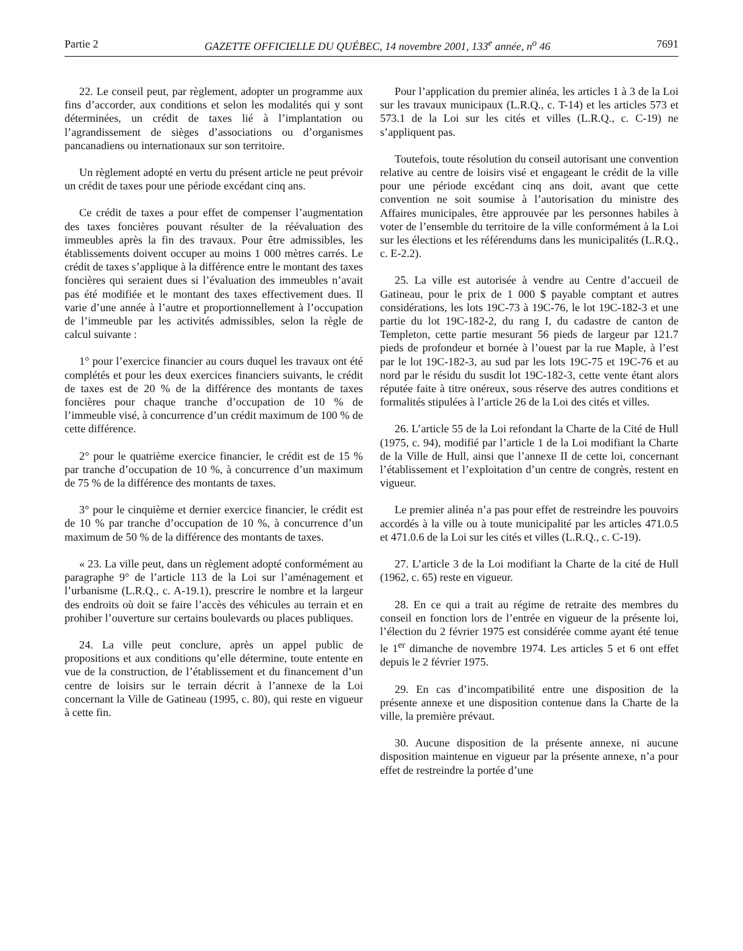Partie 2 GAZETTE OFFICIELLE DU QUÉBEC, 14 novembre 2001, 133<sup>e</sup> année, n<sup>o</sup> 46 7691
22. Le conseil peut, par règlement, adopter un programme aux fins d’accorder, aux conditions et selon les modalités qui y sont déterminées, un crédit de taxes lié à l’implantation ou l’agrandissement de sièges d’associations ou d’organismes pancanadiens ou internationaux sur son territoire.
Un règlement adopté en vertu du présent article ne peut prévoir un crédit de taxes pour une période excédant cinq ans.
Ce crédit de taxes a pour effet de compenser l’augmentation des taxes foncières pouvant résulter de la réévaluation des immeubles après la fin des travaux. Pour être admissibles, les établissements doivent occuper au moins 1 000 mètres carrés. Le crédit de taxes s’applique à la différence entre le montant des taxes foncières qui seraient dues si l’évaluation des immeubles n’avait pas été modifiée et le montant des taxes effectivement dues. Il varie d’une année à l’autre et proportionnellement à l’occupation de l’immeuble par les activités admissibles, selon la règle de calcul suivante :
1° pour l’exercice financier au cours duquel les travaux ont été complétés et pour les deux exercices financiers suivants, le crédit de taxes est de 20 % de la différence des montants de taxes foncières pour chaque tranche d’occupation de 10 % de l’immeuble visé, à concurrence d’un crédit maximum de 100 % de cette différence.
2° pour le quatrième exercice financier, le crédit est de 15 % par tranche d’occupation de 10 %, à concurrence d’un maximum de 75 % de la différence des montants de taxes.
3° pour le cinquième et dernier exercice financier, le crédit est de 10 % par tranche d’occupation de 10 %, à concurrence d’un maximum de 50 % de la différence des montants de taxes.
« 23. La ville peut, dans un règlement adopté conformément au paragraphe 9° de l’article 113 de la Loi sur l’aménagement et l’urbanisme (L.R.Q., c. A-19.1), prescrire le nombre et la largeur des endroits où doit se faire l’accès des véhicules au terrain et en prohiber l’ouverture sur certains boulevards ou places publiques.
24. La ville peut conclure, après un appel public de propositions et aux conditions qu’elle détermine, toute entente en vue de la construction, de l’établissement et du financement d’un centre de loisirs sur le terrain décrit à l’annexe de la Loi concernant la Ville de Gatineau (1995, c. 80), qui reste en vigueur à cette fin.
Pour l’application du premier alinéa, les articles 1 à 3 de la Loi sur les travaux municipaux (L.R.Q., c. T-14) et les articles 573 et 573.1 de la Loi sur les cités et villes (L.R.Q., c. C-19) ne s’appliquent pas.
Toutefois, toute résolution du conseil autorisant une convention relative au centre de loisirs visé et engageant le crédit de la ville pour une période excédant cinq ans doit, avant que cette convention ne soit soumise à l’autorisation du ministre des Affaires municipales, être approuvée par les personnes habiles à voter de l’ensemble du territoire de la ville conformément à la Loi sur les élections et les référendums dans les municipalités (L.R.Q., c. E-2.2).
25. La ville est autorisée à vendre au Centre d’accueil de Gatineau, pour le prix de 1 000 $ payable comptant et autres considérations, les lots 19C-73 à 19C-76, le lot 19C-182-3 et une partie du lot 19C-182-2, du rang I, du cadastre de canton de Templeton, cette partie mesurant 56 pieds de largeur par 121.7 pieds de profondeur et bornée à l’ouest par la rue Maple, à l’est par le lot 19C-182-3, au sud par les lots 19C-75 et 19C-76 et au nord par le résidu du susdit lot 19C-182-3, cette vente étant alors réputée faite à titre onéreux, sous réserve des autres conditions et formalités stipulées à l’article 26 de la Loi des cités et villes.
26. L’article 55 de la Loi refondant la Charte de la Cité de Hull (1975, c. 94), modifié par l’article 1 de la Loi modifiant la Charte de la Ville de Hull, ainsi que l’annexe II de cette loi, concernant l’établissement et l’exploitation d’un centre de congrès, restent en vigueur.
Le premier alinéa n’a pas pour effet de restreindre les pouvoirs accordés à la ville ou à toute municipalité par les articles 471.0.5 et 471.0.6 de la Loi sur les cités et villes (L.R.Q., c. C-19).
27. L’article 3 de la Loi modifiant la Charte de la cité de Hull (1962, c. 65) reste en vigueur.
28. En ce qui a trait au régime de retraite des membres du conseil en fonction lors de l’entrée en vigueur de la présente loi, l’élection du 2 février 1975 est considérée comme ayant été tenue le 1<sup>er</sup> dimanche de novembre 1974. Les articles 5 et 6 ont effet depuis le 2 février 1975.
29. En cas d’incompatibilité entre une disposition de la présente annexe et une disposition contenue dans la Charte de la ville, la première prévaut.
30. Aucune disposition de la présente annexe, ni aucune disposition maintenue en vigueur par la présente annexe, n’a pour effet de restreindre la portée d’une